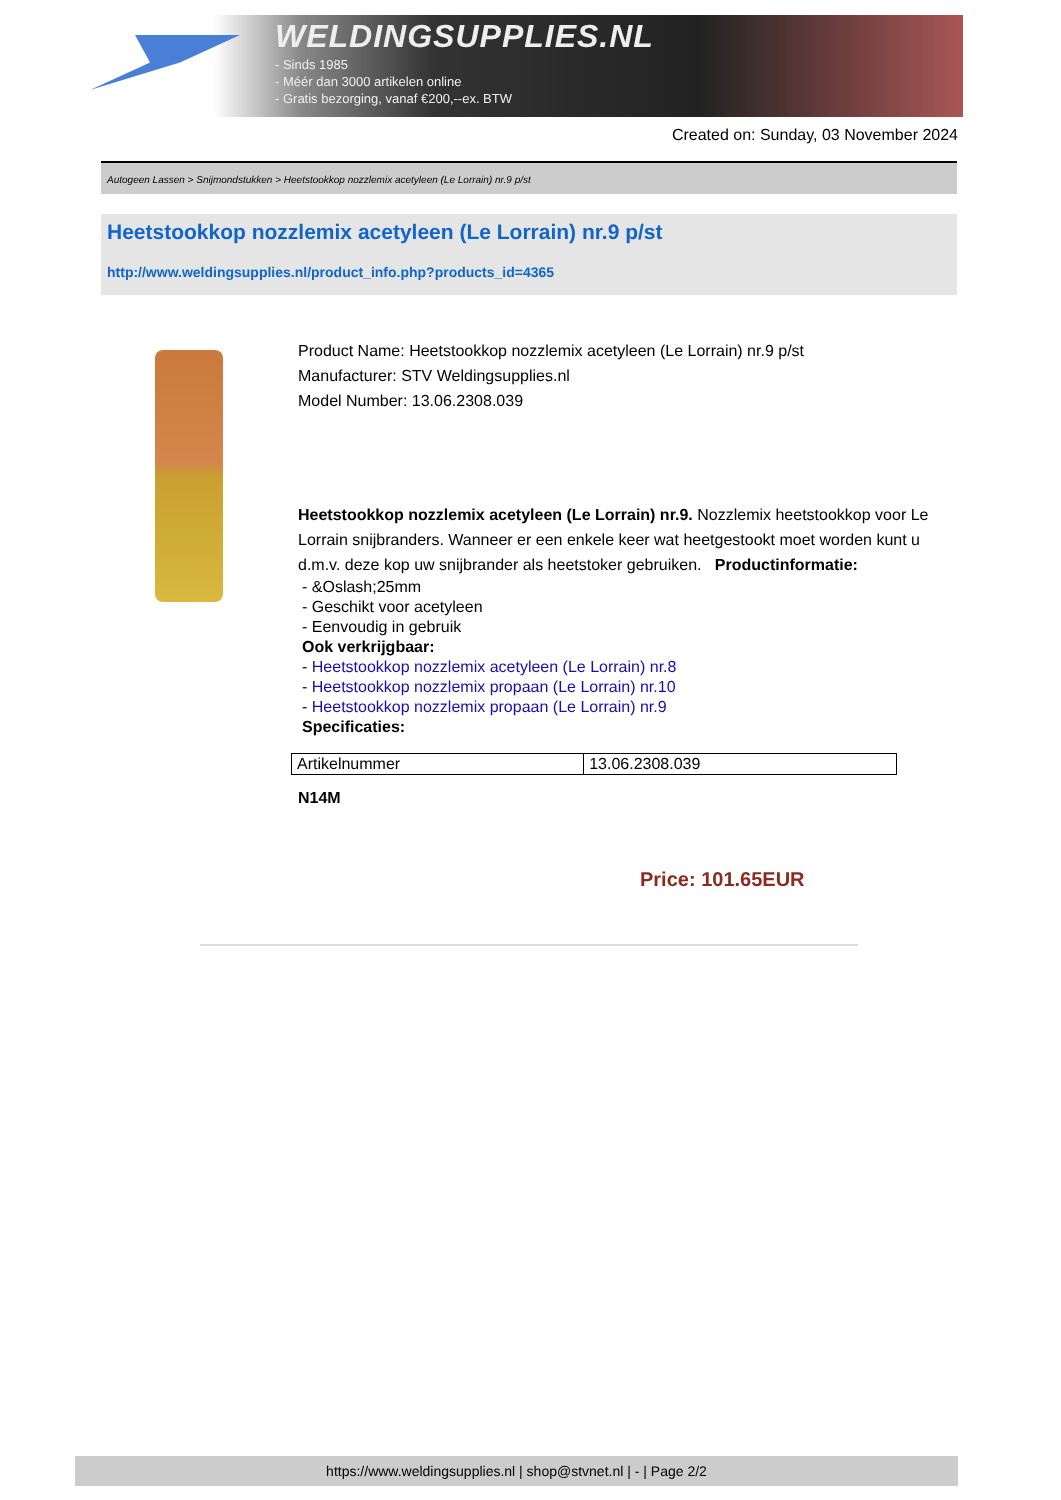WELDINGSUPPLIES.NL
- Sinds 1985
- Méér dan 3000 artikelen online
- Gratis bezorging, vanaf €200,--ex. BTW
Created on: Sunday, 03 November 2024
Autogeen Lassen > Snijmondstukken > Heetstookkop nozzlemix acetyleen (Le Lorrain) nr.9 p/st
Heetstookkop nozzlemix acetyleen (Le Lorrain) nr.9 p/st
http://www.weldingsupplies.nl/product_info.php?products_id=4365
Product Name: Heetstookkop nozzlemix acetyleen (Le Lorrain) nr.9 p/st
Manufacturer: STV Weldingsupplies.nl
Model Number: 13.06.2308.039
Heetstookkop nozzlemix acetyleen (Le Lorrain) nr.9. Nozzlemix heetstookkop voor Le Lorrain snijbranders. Wanneer er een enkele keer wat heetgestookt moet worden kunt u d.m.v. deze kop uw snijbrander als heetstoker gebruiken. Productinformatie:
- &Oslash;25mm
- Geschikt voor acetyleen
- Eenvoudig in gebruik
Ook verkrijgbaar:
- Heetstookkop nozzlemix acetyleen (Le Lorrain) nr.8
- Heetstookkop nozzlemix propaan (Le Lorrain) nr.10
- Heetstookkop nozzlemix propaan (Le Lorrain) nr.9
Specificaties:
| Artikelnummer | 13.06.2308.039 |
N14M
Price: 101.65EUR
https://www.weldingsupplies.nl | shop@stvnet.nl | - | Page 2/2